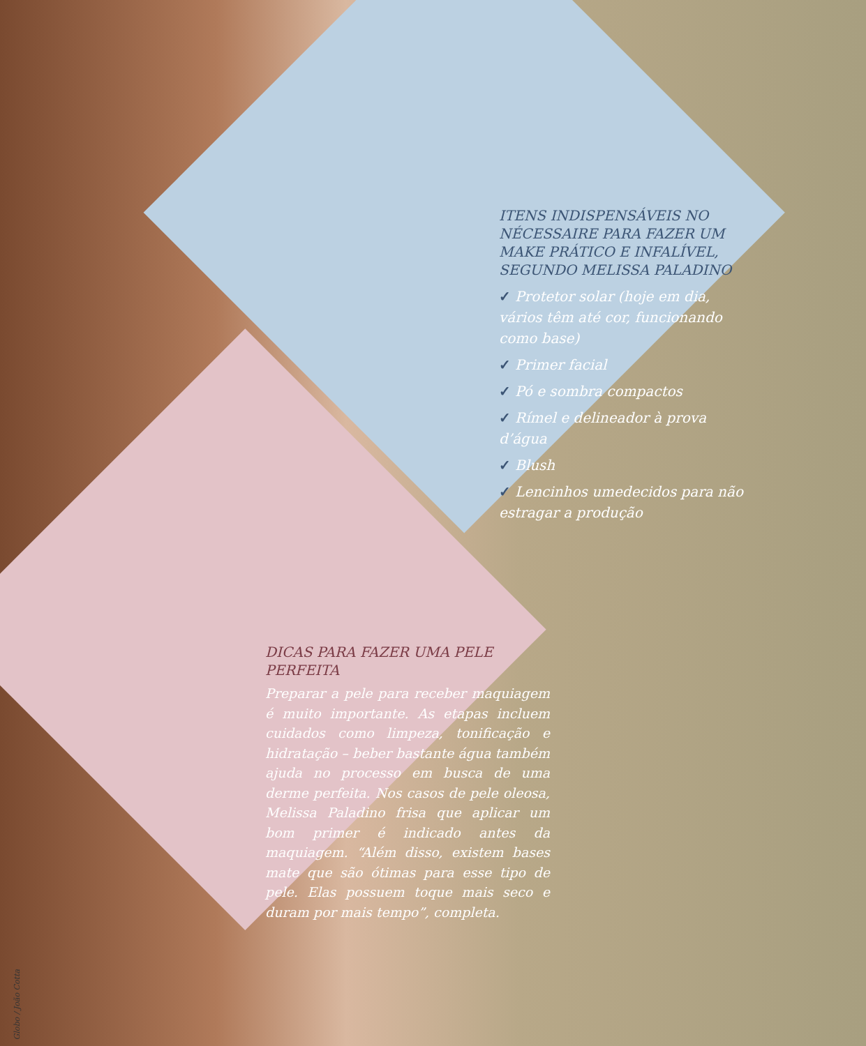ITENS INDISPENSÁVEIS NO NÉCESSAIRE PARA FAZER UM MAKE PRÁTICO E INFALÍVEL, SEGUNDO MELISSA PALADINO
✓ Protetor solar (hoje em dia, vários têm até cor, funcionando como base)
✓ Primer facial
✓ Pó e sombra compactos
✓ Rímel e delineador à prova d’água
✓ Blush
✓ Lencinhos umedecidos para não estragar a produção
DICAS PARA FAZER UMA PELE PERFEITA
Preparar a pele para receber maquiagem é muito importante. As etapas incluem cuidados como limpeza, tonificação e hidratação – beber bastante água também ajuda no processo em busca de uma derme perfeita. Nos casos de pele oleosa, Melissa Paladino frisa que aplicar um bom primer é indicado antes da maquiagem. “Além disso, existem bases mate que são ótimas para esse tipo de pele. Elas possuem toque mais seco e duram por mais tempo”, completa.
Globo / João Cotta